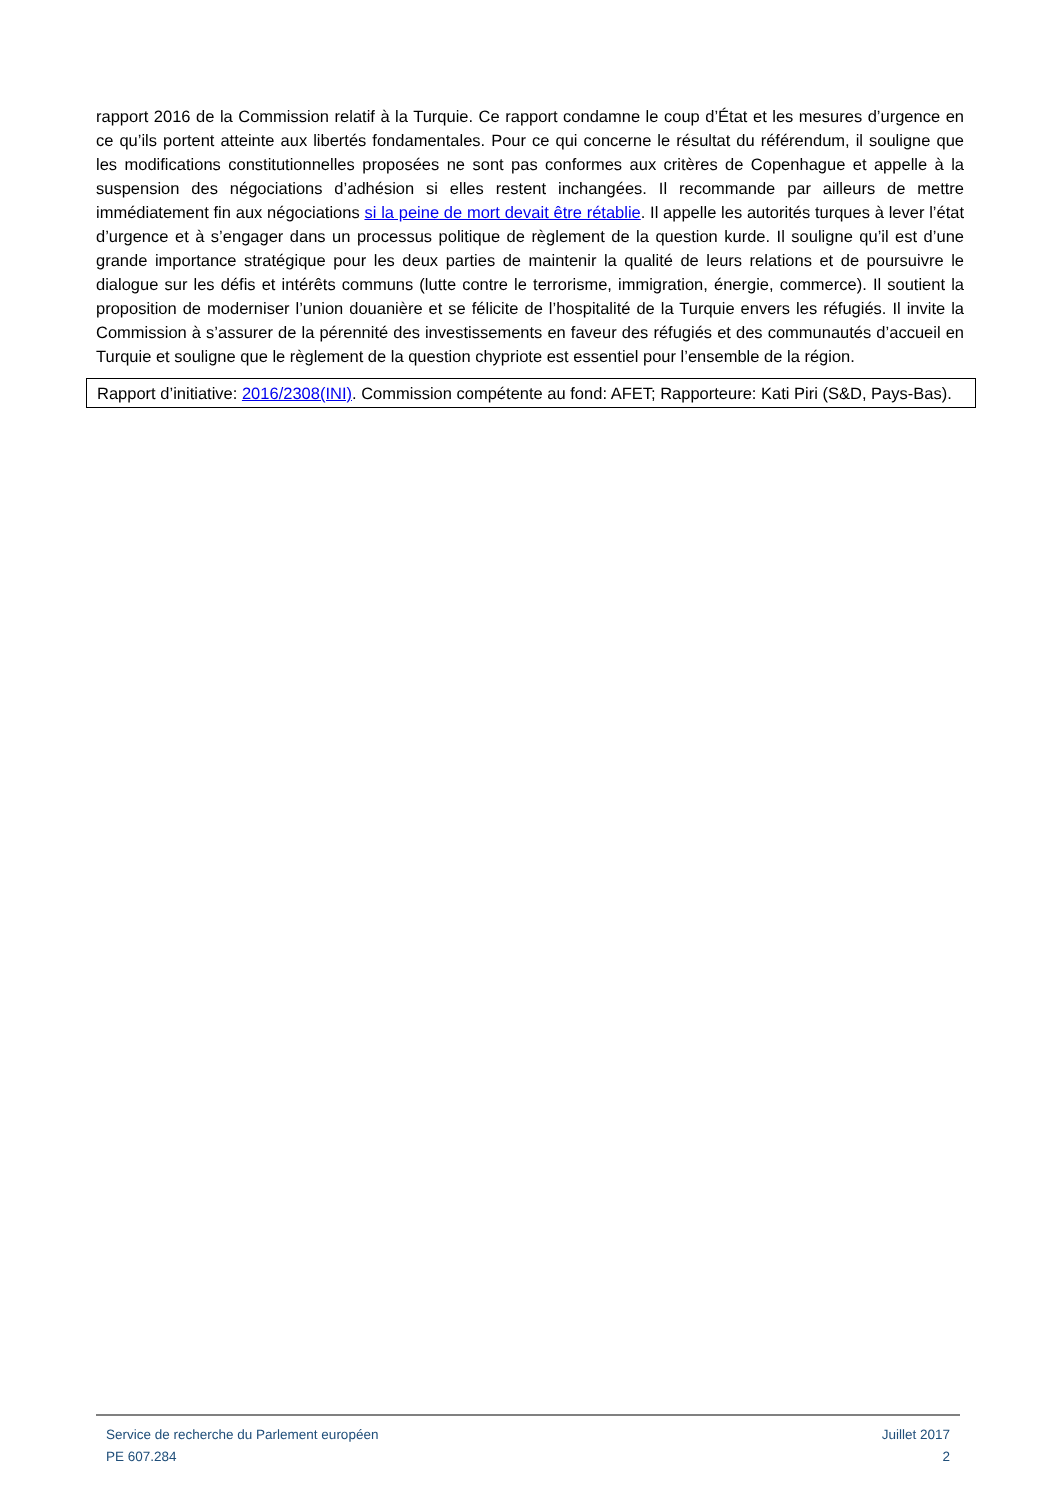rapport 2016 de la Commission relatif à la Turquie. Ce rapport condamne le coup d’État et les mesures d’urgence en ce qu’ils portent atteinte aux libertés fondamentales. Pour ce qui concerne le résultat du référendum, il souligne que les modifications constitutionnelles proposées ne sont pas conformes aux critères de Copenhague et appelle à la suspension des négociations d’adhésion si elles restent inchangées. Il recommande par ailleurs de mettre immédiatement fin aux négociations si la peine de mort devait être rétablie. Il appelle les autorités turques à lever l’état d’urgence et à s’engager dans un processus politique de règlement de la question kurde. Il souligne qu’il est d’une grande importance stratégique pour les deux parties de maintenir la qualité de leurs relations et de poursuivre le dialogue sur les défis et intérêts communs (lutte contre le terrorisme, immigration, énergie, commerce). Il soutient la proposition de moderniser l’union douanière et se félicite de l’hospitalité de la Turquie envers les réfugiés. Il invite la Commission à s’assurer de la pérennité des investissements en faveur des réfugiés et des communautés d’accueil en Turquie et souligne que le règlement de la question chypriote est essentiel pour l’ensemble de la région.
Rapport d’initiative: 2016/2308(INI). Commission compétente au fond: AFET; Rapporteure: Kati Piri (S&D, Pays-Bas).
Service de recherche du Parlement européen
PE 607.284
Juillet 2017
2